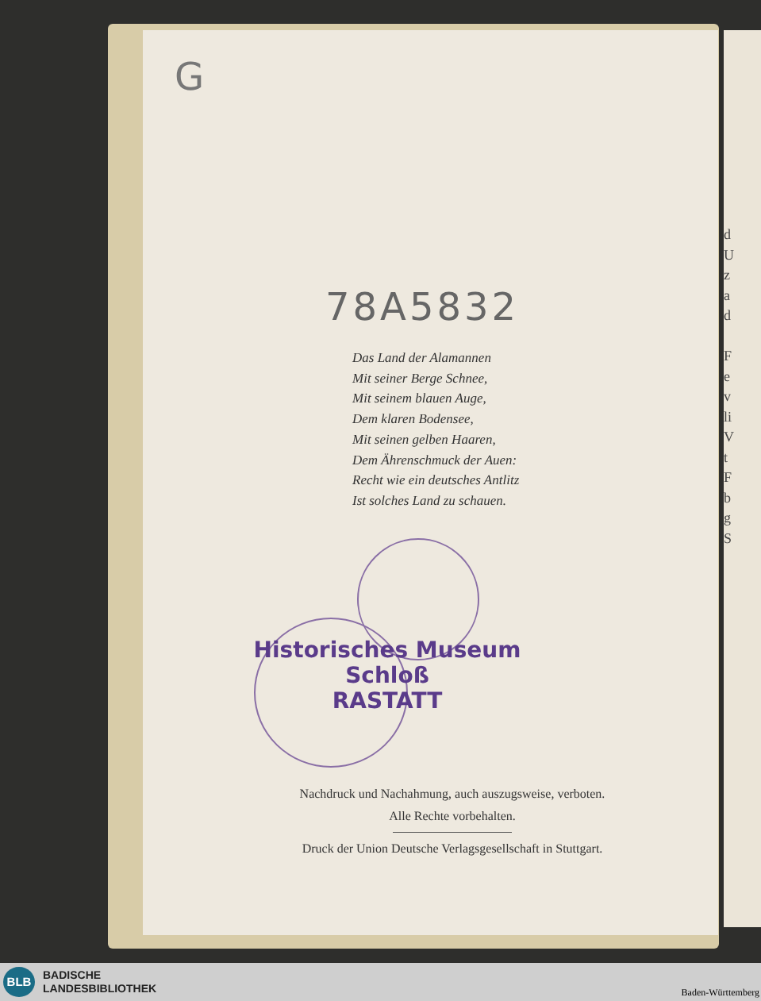G
78A5832
Das Land der Alamannen
Mit seiner Berge Schnee,
Mit seinem blauen Auge,
Dem klaren Bodensee,
Mit seinen gelben Haaren,
Dem Ährenschmuck der Auen:
Recht wie ein deutsches Antlitz
Ist solches Land zu schauen.
Historisches Museum
Schloß
RASTATT
Nachdruck und Nachahmung, auch auszugsweise, verboten.
Alle Rechte vorbehalten.
Druck der Union Deutsche Verlagsgesellschaft in Stuttgart.
d
U
z
a
d
F
e
v
li
V
t
F
b
g
S
BLB
BADISCHE
LANDESBIBLIOTHEK
Baden-Württemberg